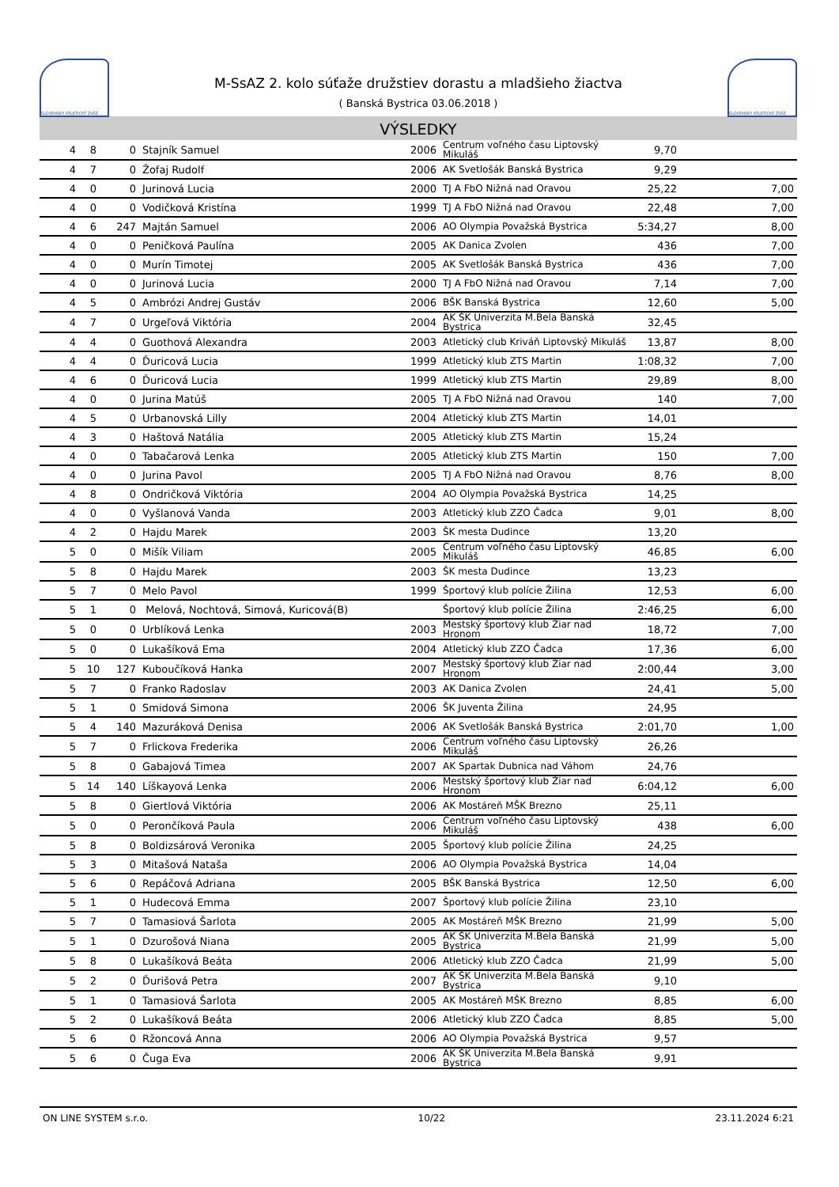SLOVENSKÝ ATLETICKÝ ZVÄZ
M-SsAZ 2. kolo súťaže družstiev dorastu a mladšieho žiactva
( Banská Bystrica 03.06.2018 )
SLOVENSKÝ ATLETICKÝ ZVÄZ
VÝSLEDKY
| 4 | 8 | 0 | Stajník Samuel | 2006 | Centrum voľného času Liptovský Mikuláš | 9,70 | |
| 4 | 7 | 0 | Žofaj Rudolf | 2006 | AK Svetlošák Banská Bystrica | 9,29 | |
| 4 | 0 | 0 | Jurinová Lucia | 2000 | TJ A FbO Nižná nad Oravou | 25,22 | 7,00 |
| 4 | 0 | 0 | Vodičková Kristína | 1999 | TJ A FbO Nižná nad Oravou | 22,48 | 7,00 |
| 4 | 6 | 247 | Majtán Samuel | 2006 | AO Olympia Považská Bystrica | 5:34,27 | 8,00 |
| 4 | 0 | 0 | Peničková Paulína | 2005 | AK Danica Zvolen | 436 | 7,00 |
| 4 | 0 | 0 | Murín Timotej | 2005 | AK Svetlošák Banská Bystrica | 436 | 7,00 |
| 4 | 0 | 0 | Jurinová Lucia | 2000 | TJ A FbO Nižná nad Oravou | 7,14 | 7,00 |
| 4 | 5 | 0 | Ambrózi Andrej Gustáv | 2006 | BŠK Banská Bystrica | 12,60 | 5,00 |
| 4 | 7 | 0 | Urgeľová Viktória | 2004 | AK ŠK Univerzita M.Bela Banská Bystrica | 32,45 | |
| 4 | 4 | 0 | Guothová Alexandra | 2003 | Atletický club Kriváň Liptovský Mikuláš | 13,87 | 8,00 |
| 4 | 4 | 0 | Ďuricová Lucia | 1999 | Atletický klub ZTS Martin | 1:08,32 | 7,00 |
| 4 | 6 | 0 | Ďuricová Lucia | 1999 | Atletický klub ZTS Martin | 29,89 | 8,00 |
| 4 | 0 | 0 | Jurina Matúš | 2005 | TJ A FbO Nižná nad Oravou | 140 | 7,00 |
| 4 | 5 | 0 | Urbanovská Lilly | 2004 | Atletický klub ZTS Martin | 14,01 | |
| 4 | 3 | 0 | Haštová Natália | 2005 | Atletický klub ZTS Martin | 15,24 | |
| 4 | 0 | 0 | Tabačarová Lenka | 2005 | Atletický klub ZTS Martin | 150 | 7,00 |
| 4 | 0 | 0 | Jurina Pavol | 2005 | TJ A FbO Nižná nad Oravou | 8,76 | 8,00 |
| 4 | 8 | 0 | Ondričková Viktória | 2004 | AO Olympia Považská Bystrica | 14,25 | |
| 4 | 0 | 0 | Vyšlanová Vanda | 2003 | Atletický klub ZZO Čadca | 9,01 | 8,00 |
| 4 | 2 | 0 | Hajdu Marek | 2003 | ŠK mesta Dudince | 13,20 | |
| 5 | 0 | 0 | Mišík Viliam | 2005 | Centrum voľného času Liptovský Mikuláš | 46,85 | 6,00 |
| 5 | 8 | 0 | Hajdu Marek | 2003 | ŠK mesta Dudince | 13,23 | |
| 5 | 7 | 0 | Melo Pavol | 1999 | Športový klub polície Žilina | 12,53 | 6,00 |
| 5 | 1 | 0 | Melová, Nochtová, Simová, Kuricová(B) | | Športový klub polície Žilina | 2:46,25 | 6,00 |
| 5 | 0 | 0 | Urblíková Lenka | 2003 | Mestský športový klub Žiar nad Hronom | 18,72 | 7,00 |
| 5 | 0 | 0 | Lukašíková Ema | 2004 | Atletický klub ZZO Čadca | 17,36 | 6,00 |
| 5 | 10 | 127 | Kuboučíková Hanka | 2007 | Mestský športový klub Žiar nad Hronom | 2:00,44 | 3,00 |
| 5 | 7 | 0 | Franko Radoslav | 2003 | AK Danica Zvolen | 24,41 | 5,00 |
| 5 | 1 | 0 | Smidová Simona | 2006 | ŠK Juventa Žilina | 24,95 | |
| 5 | 4 | 140 | Mazuráková Denisa | 2006 | AK Svetlošák Banská Bystrica | 2:01,70 | 1,00 |
| 5 | 7 | 0 | Frlickova Frederika | 2006 | Centrum voľného času Liptovský Mikuláš | 26,26 | |
| 5 | 8 | 0 | Gabajová Timea | 2007 | AK Spartak Dubnica nad Váhom | 24,76 | |
| 5 | 14 | 140 | Líškayová Lenka | 2006 | Mestský športový klub Žiar nad Hronom | 6:04,12 | 6,00 |
| 5 | 8 | 0 | Giertlová Viktória | 2006 | AK Mostáreň MŠK Brezno | 25,11 | |
| 5 | 0 | 0 | Perončíková Paula | 2006 | Centrum voľného času Liptovský Mikuláš | 438 | 6,00 |
| 5 | 8 | 0 | Boldizsárová Veronika | 2005 | Športový klub polície Žilina | 24,25 | |
| 5 | 3 | 0 | Mitašová Nataša | 2006 | AO Olympia Považská Bystrica | 14,04 | |
| 5 | 6 | 0 | Repáčová Adriana | 2005 | BŠK Banská Bystrica | 12,50 | 6,00 |
| 5 | 1 | 0 | Hudecová Emma | 2007 | Športový klub polície Žilina | 23,10 | |
| 5 | 7 | 0 | Tamasiová Šarlota | 2005 | AK Mostáreň MŠK Brezno | 21,99 | 5,00 |
| 5 | 1 | 0 | Dzurošová Niana | 2005 | AK ŠK Univerzita M.Bela Banská Bystrica | 21,99 | 5,00 |
| 5 | 8 | 0 | Lukašíková Beáta | 2006 | Atletický klub ZZO Čadca | 21,99 | 5,00 |
| 5 | 2 | 0 | Ďurišová Petra | 2007 | AK ŠK Univerzita M.Bela Banská Bystrica | 9,10 | |
| 5 | 1 | 0 | Tamasiová Šarlota | 2005 | AK Mostáreň MŠK Brezno | 8,85 | 6,00 |
| 5 | 2 | 0 | Lukašíková Beáta | 2006 | Atletický klub ZZO Čadca | 8,85 | 5,00 |
| 5 | 6 | 0 | Ržoncová Anna | 2006 | AO Olympia Považská Bystrica | 9,57 | |
| 5 | 6 | 0 | Čuga Eva | 2006 | AK ŠK Univerzita M.Bela Banská Bystrica | 9,91 | |
ON LINE SYSTEM s.r.o. 10/22 23.11.2024 6:21